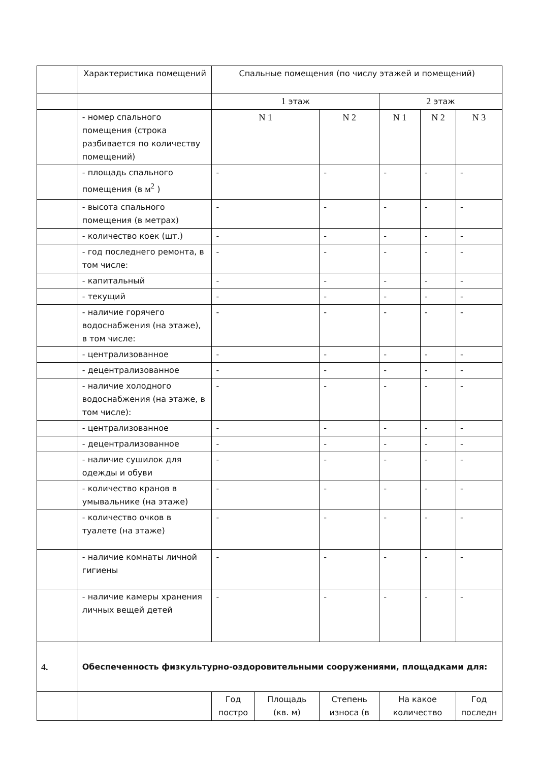| | Характеристика помещений | Спальные помещения (по числу этажей и помещений) | | | | | |
| | | 1 этаж | | | 2 этаж | | |
| | - номер спального помещения (строка разбивается по количеству помещений) | N 1 | | N 2 | N 1 | N 2 | N 3 |
| | - площадь спального помещения (в м<sup>2</sup> ) | - | | - | - | - | - |
| | - высота спального помещения (в метрах) | - | | - | - | - | - |
| | - количество коек (шт.) | - | | - | - | - | - |
| | - год последнего ремонта, в том числе: | - | | - | - | - | - |
| | - капитальный | - | | - | - | - | - |
| | - текущий | - | | - | - | - | - |
| | - наличие горячего водоснабжения (на этаже), в том числе: | - | | - | - | - | - |
| | - централизованное | - | | - | - | - | - |
| | - децентрализованное | - | | - | - | - | - |
| | - наличие холодного водоснабжения (на этаже, в том числе): | - | | - | - | - | - |
| | - централизованное | - | | - | - | - | - |
| | - децентрализованное | - | | - | - | - | - |
| | - наличие сушилок для одежды и обуви | - | | - | - | - | - |
| | - количество кранов в умывальнике (на этаже) | - | | - | - | - | - |
| | - количество очков в туалете (на этаже) | - | | - | - | - | - |
| | - наличие комнаты личной гигиены | - | | - | - | - | - |
| | - наличие камеры хранения личных вещей детей | - | | - | - | - | - |
| 4. | Обеспеченность физкультурно-оздоровительными сооружениями, площадками для: | | | | | | |
| | | Год постро | Площадь (кв. м) | Степень износа (в | На какое количество | | Год последн |